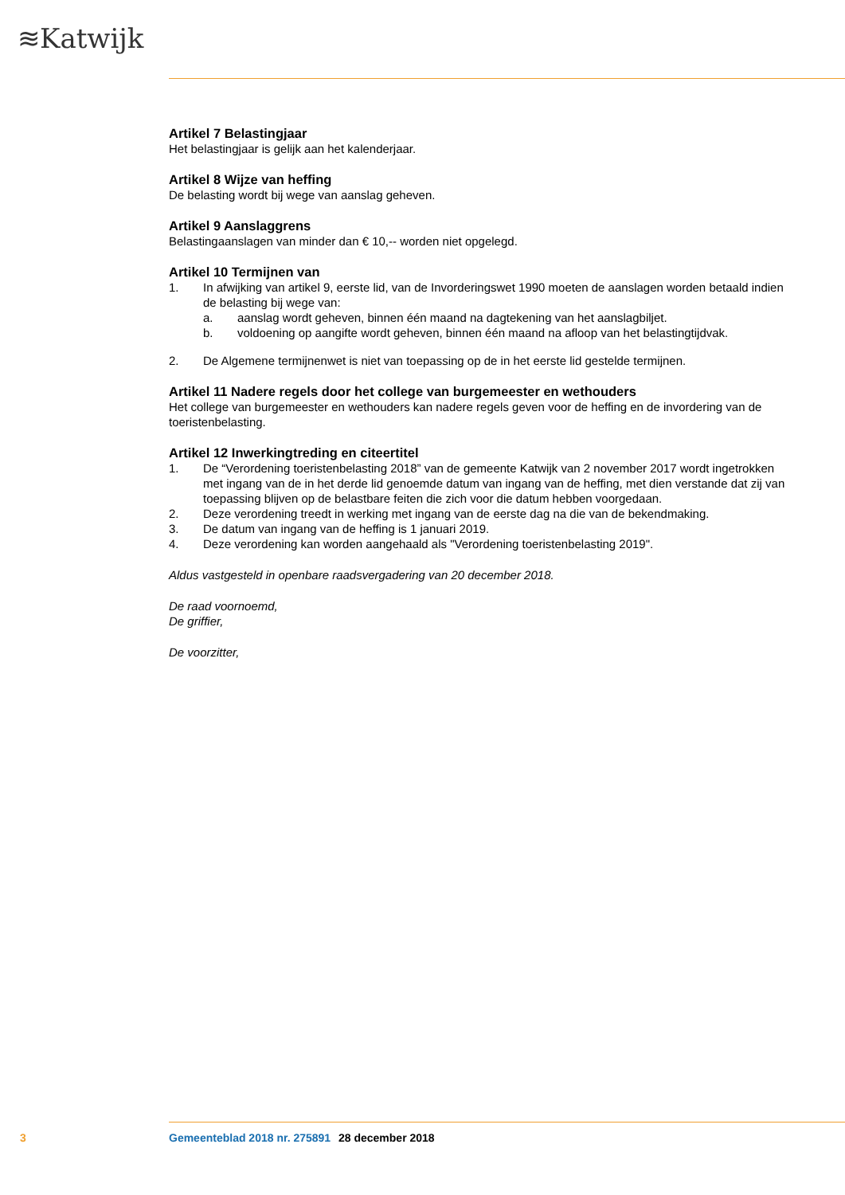≋Katwijk
Artikel 7 Belastingjaar
Het belastingjaar is gelijk aan het kalenderjaar.
Artikel 8 Wijze van heffing
De belasting wordt bij wege van aanslag geheven.
Artikel 9 Aanslaggrens
Belastingaanslagen van minder dan € 10,-- worden niet opgelegd.
Artikel 10 Termijnen van
1. In afwijking van artikel 9, eerste lid, van de Invorderingswet 1990 moeten de aanslagen worden betaald indien de belasting bij wege van:
a. aanslag wordt geheven, binnen één maand na dagtekening van het aanslagbiljet.
b. voldoening op aangifte wordt geheven, binnen één maand na afloop van het belastingtijdvak.
2. De Algemene termijnenwet is niet van toepassing op de in het eerste lid gestelde termijnen.
Artikel 11 Nadere regels door het college van burgemeester en wethouders
Het college van burgemeester en wethouders kan nadere regels geven voor de heffing en de invordering van de toeristenbelasting.
Artikel 12 Inwerkingtreding en citeertitel
1. De “Verordening toeristenbelasting 2018” van de gemeente Katwijk van 2 november 2017 wordt ingetrokken met ingang van de in het derde lid genoemde datum van ingang van de heffing, met dien verstande dat zij van toepassing blijven op de belastbare feiten die zich voor die datum hebben voorgedaan.
2. Deze verordening treedt in werking met ingang van de eerste dag na die van de bekendmaking.
3. De datum van ingang van de heffing is 1 januari 2019.
4. Deze verordening kan worden aangehaald als "Verordening toeristenbelasting 2019".
Aldus vastgesteld in openbare raadsvergadering van 20 december 2018.
De raad voornoemd,
De griffier,
De voorzitter,
3 Gemeenteblad 2018 nr. 275891 28 december 2018